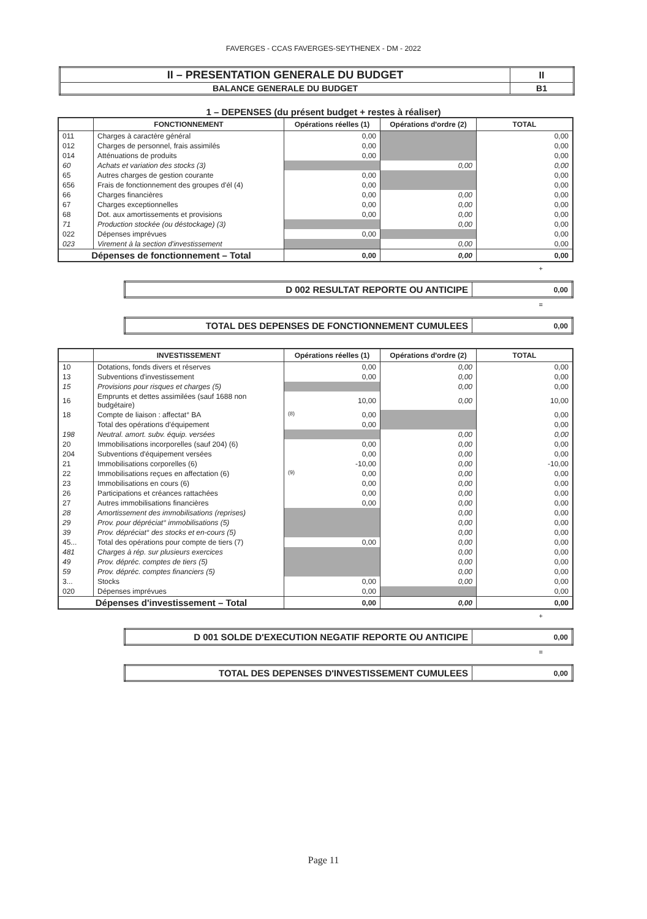FAVERGES - CCAS FAVERGES-SEYTHENEX - DM - 2022
| II – PRESENTATION GENERALE DU BUDGET | II |
| BALANCE GENERALE DU BUDGET | B1 |
1 – DEPENSES (du présent budget + restes à réaliser)
| | FONCTIONNEMENT | Opérations réelles (1) | Opérations d'ordre (2) | TOTAL |
| --- | --- | --- | --- | --- |
| 011 | Charges à caractère général | 0,00 | | 0,00 |
| 012 | Charges de personnel, frais assimilés | 0,00 | | 0,00 |
| 014 | Atténuations de produits | 0,00 | | 0,00 |
| 60 | Achats et variation des stocks (3) | | 0,00 | 0,00 |
| 65 | Autres charges de gestion courante | 0,00 | | 0,00 |
| 656 | Frais de fonctionnement des groupes d'él (4) | 0,00 | | 0,00 |
| 66 | Charges financières | 0,00 | 0,00 | 0,00 |
| 67 | Charges exceptionnelles | 0,00 | 0,00 | 0,00 |
| 68 | Dot. aux amortissements et provisions | 0,00 | 0,00 | 0,00 |
| 71 | Production stockée (ou déstockage) (3) | | 0,00 | 0,00 |
| 022 | Dépenses imprévues | 0,00 | | 0,00 |
| 023 | Virement à la section d'investissement | | 0,00 | 0,00 |
| Dépenses de fonctionnement – Total | | 0,00 | 0,00 | 0,00 |
+
| D 002 RESULTAT REPORTE OU ANTICIPE | 0,00 |
=
| TOTAL DES DEPENSES DE FONCTIONNEMENT CUMULEES | 0,00 |
| | INVESTISSEMENT | Opérations réelles (1) | Opérations d'ordre (2) | TOTAL |
| --- | --- | --- | --- | --- |
| 10 | Dotations, fonds divers et réserves | 0,00 | 0,00 | 0,00 |
| 13 | Subventions d'investissement | 0,00 | 0,00 | 0,00 |
| 15 | Provisions pour risques et charges (5) | | 0,00 | 0,00 |
| 16 | Emprunts et dettes assimilées (sauf 1688 non budgétaire) | 10,00 | 0,00 | 10,00 |
| 18 | Compte de liaison : affectat° BA | (8) 0,00 | | 0,00 |
| | Total des opérations d'équipement | 0,00 | | 0,00 |
| 198 | Neutral. amort. subv. équip. versées | | 0,00 | 0,00 |
| 20 | Immobilisations incorporelles (sauf 204) (6) | 0,00 | 0,00 | 0,00 |
| 204 | Subventions d'équipement versées | 0,00 | 0,00 | 0,00 |
| 21 | Immobilisations corporelles (6) | -10,00 | 0,00 | -10,00 |
| 22 | Immobilisations reçues en affectation (6) | (9) 0,00 | 0,00 | 0,00 |
| 23 | Immobilisations en cours (6) | 0,00 | 0,00 | 0,00 |
| 26 | Participations et créances rattachées | 0,00 | 0,00 | 0,00 |
| 27 | Autres immobilisations financières | 0,00 | 0,00 | 0,00 |
| 28 | Amortissement des immobilisations (reprises) | | 0,00 | 0,00 |
| 29 | Prov. pour dépréciat° immobilisations (5) | | 0,00 | 0,00 |
| 39 | Prov. dépréciat° des stocks et en-cours (5) | | 0,00 | 0,00 |
| 45... | Total des opérations pour compte de tiers (7) | 0,00 | 0,00 | 0,00 |
| 481 | Charges à rép. sur plusieurs exercices | | 0,00 | 0,00 |
| 49 | Prov. dépréc. comptes de tiers (5) | | 0,00 | 0,00 |
| 59 | Prov. dépréc. comptes financiers (5) | | 0,00 | 0,00 |
| 3... | Stocks | 0,00 | 0,00 | 0,00 |
| 020 | Dépenses imprévues | 0,00 | | 0,00 |
| Dépenses d'investissement – Total | | 0,00 | 0,00 | 0,00 |
+
| D 001 SOLDE D'EXECUTION NEGATIF REPORTE OU ANTICIPE | 0,00 |
=
| TOTAL DES DEPENSES D'INVESTISSEMENT CUMULEES | 0,00 |
Page 11